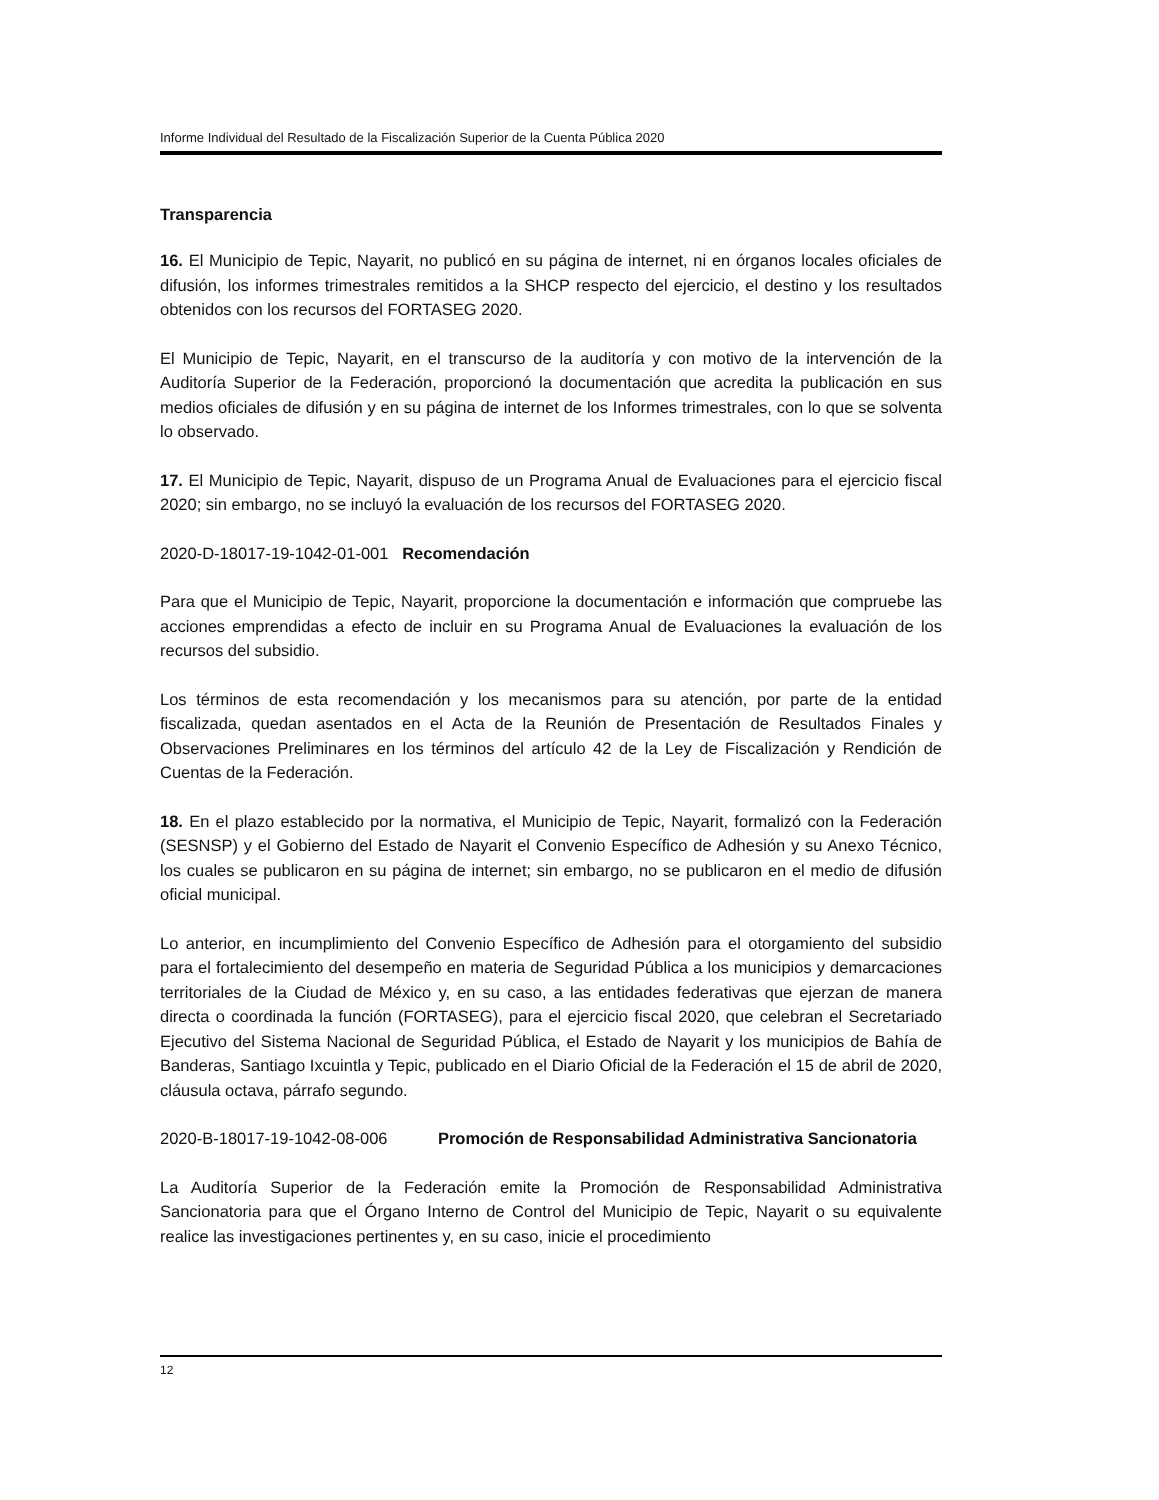Informe Individual del Resultado de la Fiscalización Superior de la Cuenta Pública 2020
Transparencia
16. El Municipio de Tepic, Nayarit, no publicó en su página de internet, ni en órganos locales oficiales de difusión, los informes trimestrales remitidos a la SHCP respecto del ejercicio, el destino y los resultados obtenidos con los recursos del FORTASEG 2020.
El Municipio de Tepic, Nayarit, en el transcurso de la auditoría y con motivo de la intervención de la Auditoría Superior de la Federación, proporcionó la documentación que acredita la publicación en sus medios oficiales de difusión y en su página de internet de los Informes trimestrales, con lo que se solventa lo observado.
17. El Municipio de Tepic, Nayarit, dispuso de un Programa Anual de Evaluaciones para el ejercicio fiscal 2020; sin embargo, no se incluyó la evaluación de los recursos del FORTASEG 2020.
2020-D-18017-19-1042-01-001 Recomendación
Para que el Municipio de Tepic, Nayarit, proporcione la documentación e información que compruebe las acciones emprendidas a efecto de incluir en su Programa Anual de Evaluaciones la evaluación de los recursos del subsidio.
Los términos de esta recomendación y los mecanismos para su atención, por parte de la entidad fiscalizada, quedan asentados en el Acta de la Reunión de Presentación de Resultados Finales y Observaciones Preliminares en los términos del artículo 42 de la Ley de Fiscalización y Rendición de Cuentas de la Federación.
18. En el plazo establecido por la normativa, el Municipio de Tepic, Nayarit, formalizó con la Federación (SESNSP) y el Gobierno del Estado de Nayarit el Convenio Específico de Adhesión y su Anexo Técnico, los cuales se publicaron en su página de internet; sin embargo, no se publicaron en el medio de difusión oficial municipal.
Lo anterior, en incumplimiento del Convenio Específico de Adhesión para el otorgamiento del subsidio para el fortalecimiento del desempeño en materia de Seguridad Pública a los municipios y demarcaciones territoriales de la Ciudad de México y, en su caso, a las entidades federativas que ejerzan de manera directa o coordinada la función (FORTASEG), para el ejercicio fiscal 2020, que celebran el Secretariado Ejecutivo del Sistema Nacional de Seguridad Pública, el Estado de Nayarit y los municipios de Bahía de Banderas, Santiago Ixcuintla y Tepic, publicado en el Diario Oficial de la Federación el 15 de abril de 2020, cláusula octava, párrafo segundo.
2020-B-18017-19-1042-08-006 Promoción de Responsabilidad Administrativa Sancionatoria
La Auditoría Superior de la Federación emite la Promoción de Responsabilidad Administrativa Sancionatoria para que el Órgano Interno de Control del Municipio de Tepic, Nayarit o su equivalente realice las investigaciones pertinentes y, en su caso, inicie el procedimiento
12